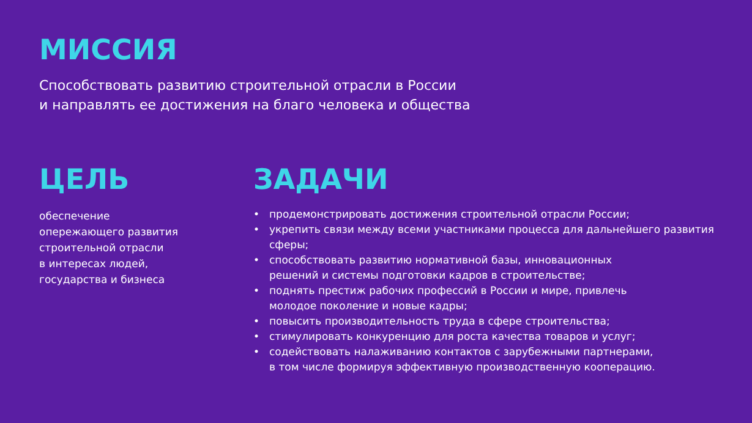МИССИЯ
Способствовать развитию строительной отрасли в России
и направлять ее достижения на благо человека и общества
ЦЕЛЬ
обеспечение
опережающего развития
строительной отрасли
в интересах людей,
государства и бизнеса
ЗАДАЧИ
• продемонстрировать достижения строительной отрасли России;
• укрепить связи между всеми участниками процесса для дальнейшего развития сферы;
• способствовать развитию нормативной базы, инновационных
решений и системы подготовки кадров в строительстве;
• поднять престиж рабочих профессий в России и мире, привлечь
молодое поколение и новые кадры;
• повысить производительность труда в сфере строительства;
• стимулировать конкуренцию для роста качества товаров и услуг;
• содействовать налаживанию контактов с зарубежными партнерами,
в том числе формируя эффективную производственную кооперацию.